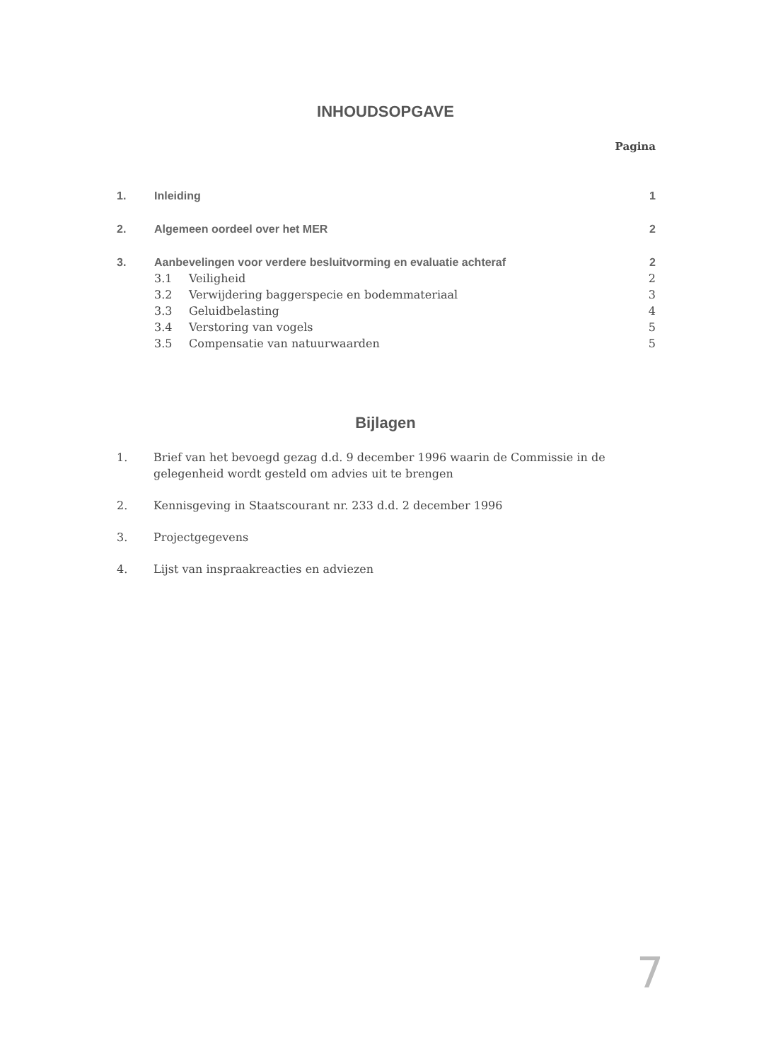INHOUDSOPGAVE
Pagina
1. Inleiding 1
2. Algemeen oordeel over het MER 2
3. Aanbevelingen voor verdere besluitvorming en evaluatie achteraf 2
3.1 Veiligheid 2
3.2 Verwijdering baggerspecie en bodemmateriaal 3
3.3 Geluidbelasting 4
3.4 Verstoring van vogels 5
3.5 Compensatie van natuurwaarden 5
Bijlagen
1. Brief van het bevoegd gezag d.d. 9 december 1996 waarin de Commissie in de gelegenheid wordt gesteld om advies uit te brengen
2. Kennisgeving in Staatscourant nr. 233 d.d. 2 december 1996
3. Projectgegevens
4. Lijst van inspraakreacties en adviezen
7